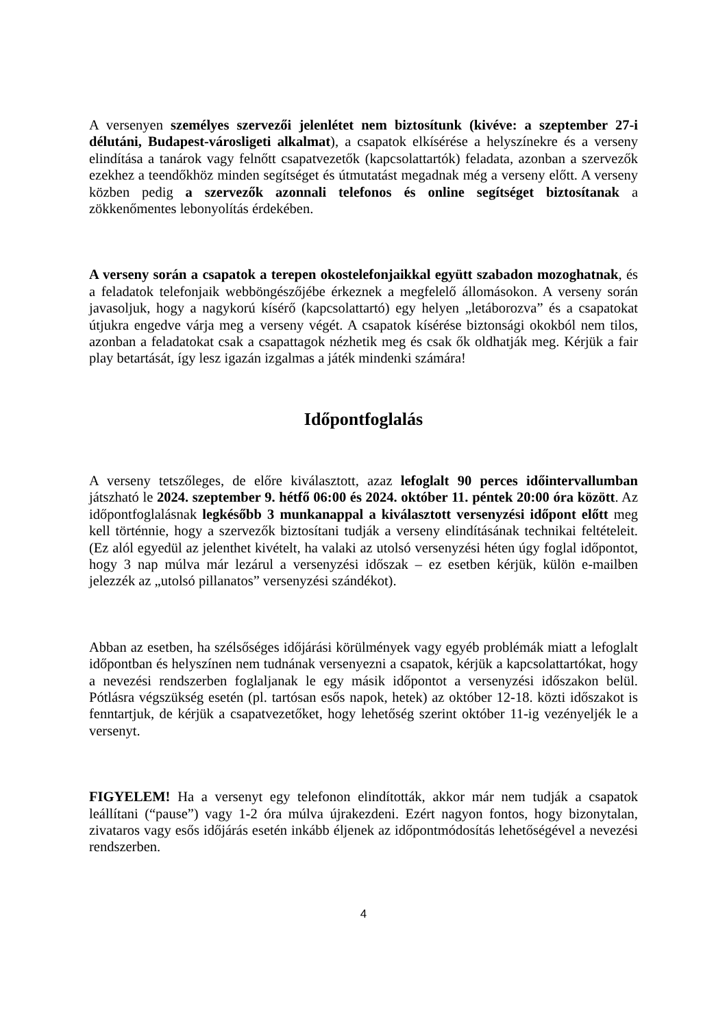A versenyen személyes szervezői jelenlétet nem biztosítunk (kivéve: a szeptember 27-i délutáni, Budapest-városligeti alkalmat), a csapatok elkísérése a helyszínekre és a verseny elindítása a tanárok vagy felnőtt csapatvezetők (kapcsolattartók) feladata, azonban a szervezők ezekhez a teendőkhöz minden segítséget és útmutatást megadnak még a verseny előtt. A verseny közben pedig a szervezők azonnali telefonos és online segítséget biztosítanak a zökkenőmentes lebonyolítás érdekében.
A verseny során a csapatok a terepen okostelefonjaikkal együtt szabadon mozoghatnak, és a feladatok telefonjaik webböngészőjébe érkeznek a megfelelő állomásokon. A verseny során javasoljuk, hogy a nagykorú kísérő (kapcsolattartó) egy helyen „letáborozva” és a csapatokat útjukra engedve várja meg a verseny végét. A csapatok kísérése biztonsági okokból nem tilos, azonban a feladatokat csak a csapattagok nézhetik meg és csak ők oldhatják meg. Kérjük a fair play betartását, így lesz igazán izgalmas a játék mindenki számára!
Időpontfoglalás
A verseny tetszőleges, de előre kiválasztott, azaz lefoglalt 90 perces időintervallumban játszható le 2024. szeptember 9. hétfő 06:00 és 2024. október 11. péntek 20:00 óra között. Az időpontfoglalásnak legkésőbb 3 munkanappal a kiválasztott versenyzési időpont előtt meg kell történnie, hogy a szervezők biztosítani tudják a verseny elindításának technikai feltételeit. (Ez alól egyedül az jelenthet kivételt, ha valaki az utolsó versenyzési héten úgy foglal időpontot, hogy 3 nap múlva már lezárul a versenyzési időszak – ez esetben kérjük, külön e-mailben jelezzék az „utolsó pillanatos” versenyzési szándékot).
Abban az esetben, ha szélsőséges időjárási körülmények vagy egyéb problémák miatt a lefoglalt időpontban és helyszínen nem tudnának versenyezni a csapatok, kérjük a kapcsolattartókat, hogy a nevezési rendszerben foglaljanak le egy másik időpontot a versenyzési időszakon belül. Pótlásra végszükség esetén (pl. tartósan esős napok, hetek) az október 12-18. közti időszakot is fenntartjuk, de kérjük a csapatvezetőket, hogy lehetőség szerint október 11-ig vezényeljék le a versenyt.
FIGYELEM! Ha a versenyt egy telefonon elindították, akkor már nem tudják a csapatok leállítani (“pause”) vagy 1-2 óra múlva újrakezdeni. Ezért nagyon fontos, hogy bizonytalan, zivataros vagy esős időjárás esetén inkább éljenek az időpontmódosítás lehetőségével a nevezési rendszerben.
4